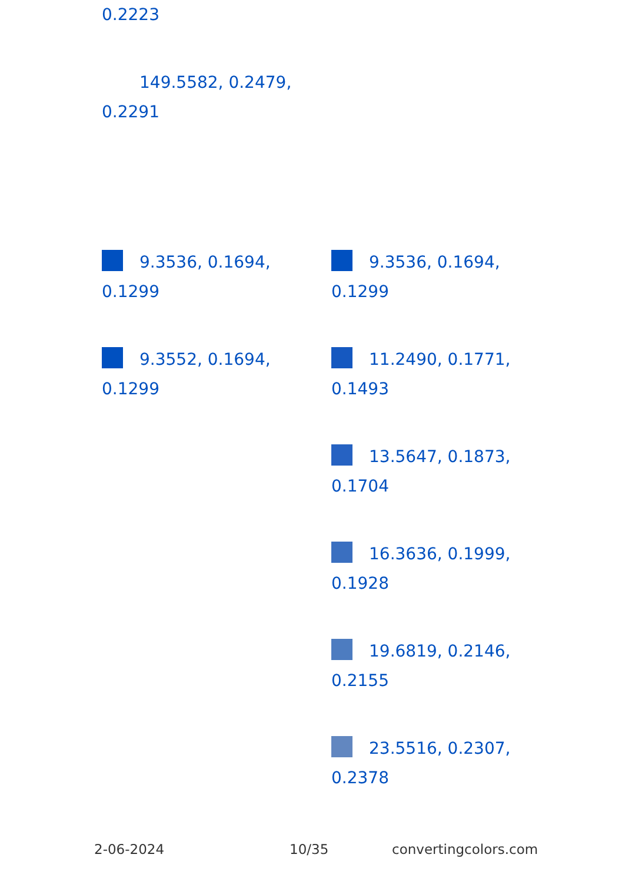0.2223
149.5582, 0.2479, 0.2291
9.3536, 0.1694, 0.1299
9.3552, 0.1694, 0.1299
9.3536, 0.1694, 0.1299
11.2490, 0.1771, 0.1493
13.5647, 0.1873, 0.1704
16.3636, 0.1999, 0.1928
19.6819, 0.2146, 0.2155
23.5516, 0.2307, 0.2378
2-06-2024 10/35 convertingcolors.com